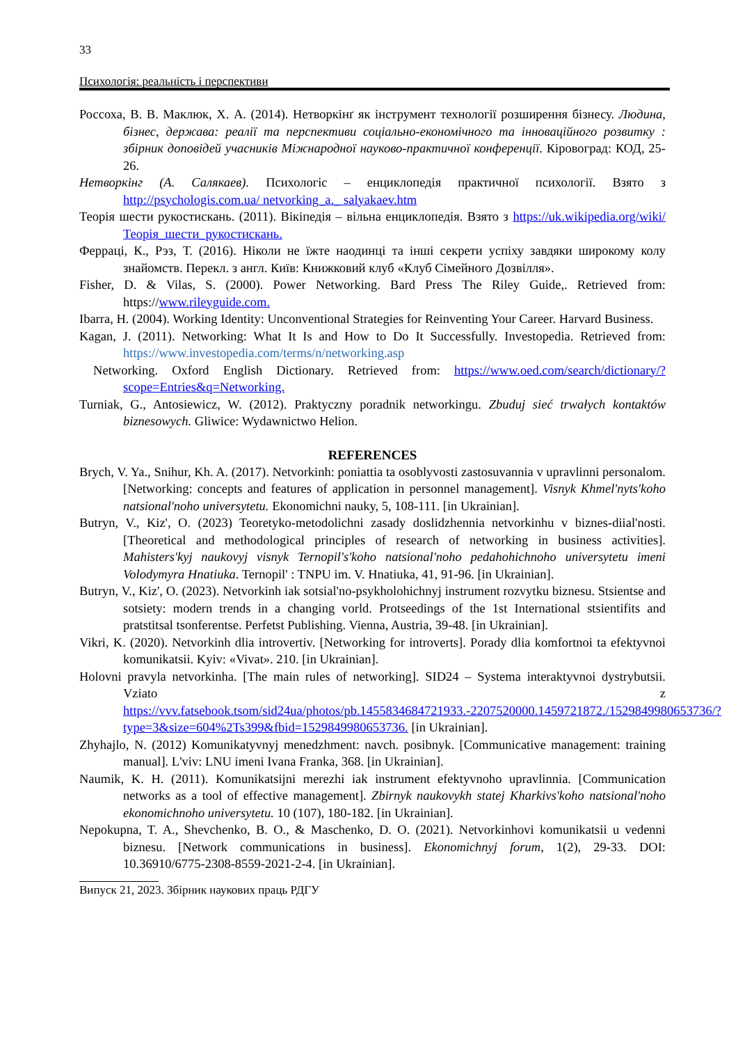33
Психологія: реальність і перспективи
Россоха, В. В. Маклюк, Х. А. (2014). Нетворкінґ як інструмент технології розширення бізнесу. Людина, бізнес, держава: реалії та перспективи соціально-економічного та інноваційного розвитку : збірник доповідей учасників Міжнародної науково-практичної конференції. Кіровоград: КОД, 25-26.
Нетворкінг (А. Салякаев). Психологіс – енциклопедія практичної психології. Взято з http://psychologis.com.ua/ netvorking_a._ salyakaev.htm
Теорія шести рукостискань. (2011). Вікіпедія – вільна енциклопедія. Взято з https://uk.wikipedia.org/wiki/Теорія_шести_рукостискань.
Ферраці, К., Рэз, Т. (2016). Ніколи не їжте наодинці та інші секрети успіху завдяки широкому колу знайомств. Перекл. з англ. Київ: Книжковий клуб «Клуб Сімейного Дозвілля».
Fisher, D. & Vilas, S. (2000). Power Networking. Bard Press The Riley Guide,. Retrieved from: https://www.rileyguide.com.
Ibarra, H. (2004). Working Identity: Unconventional Strategies for Reinventing Your Career. Harvard Business.
Kagan, J. (2011). Networking: What It Is and How to Do It Successfully. Investopedia. Retrieved from: https://www.investopedia.com/terms/n/networking.asp
Networking. Oxford English Dictionary. Retrieved from: https://www.oed.com/search/dictionary/?scope=Entries&q=Networking.
Turniak, G., Antosiewicz, W. (2012). Praktyczny poradnik networkingu. Zbuduj sieć trwałych kontaktów biznesowych. Gliwice: Wydawnictwo Helion.
REFERENCES
Brych, V. Ya., Snihur, Kh. A. (2017). Netvorkinh: poniattia ta osoblyvosti zastosuvannia v upravlinni personalom. [Networking: concepts and features of application in personnel management]. Visnyk Khmel'nyts'koho natsional'noho universytetu. Ekonomichni nauky, 5, 108-111. [in Ukrainian].
Butryn, V., Kiz', O. (2023) Teoretyko-metodolichni zasady doslidzhennia netvorkinhu v biznes-diial'nosti. [Theoretical and methodological principles of research of networking in business activities]. Mahisters'kyj naukovyj visnyk Ternopil's'koho natsional'noho pedahohichnoho universytetu imeni Volodymyra Hnatiuka. Ternopil' : TNPU im. V. Hnatiuka, 41, 91-96. [in Ukrainian].
Butryn, V., Kiz', O. (2023). Netvorkinh iak sotsial'no-psykholohichnyj instrument rozvytku biznesu. Stsientse and sotsiety: modern trends in a changing vorld. Protseedings of the 1st International stsientifits and pratstitsal tsonferentse. Perfetst Publishing. Vienna, Austria, 39-48. [in Ukrainian].
Vikri, K. (2020). Netvorkinh dlia introvertiv. [Networking for introverts]. Porady dlia komfortnoi ta efektyvnoi komunikatsii. Kyiv: «Vivat». 210. [in Ukrainian].
Holovni pravyla netvorkinha. [The main rules of networking]. SID24 – Systema interaktyvnoi dystrybutsii. Vziato z https://vvv.fatsebook.tsom/sid24ua/photos/pb.1455834684721933.-2207520000.1459721872./1529849980653736/?type=3&size=604%2Ts399&fbid=1529849980653736. [in Ukrainian].
Zhyhajlo, N. (2012) Komunikatyvnyj menedzhment: navch. posibnyk. [Communicative management: training manual]. L'viv: LNU imeni Ivana Franka, 368. [in Ukrainian].
Naumik, K. H. (2011). Komunikatsijni merezhi iak instrument efektyvnoho upravlinnia. [Communication networks as a tool of effective management]. Zbirnyk naukovykh statej Kharkivs'koho natsional'noho ekonomichnoho universytetu. 10 (107), 180-182. [in Ukrainian].
Nepokupna, T. A., Shevchenko, B. O., & Maschenko, D. O. (2021). Netvorkinhovi komunikatsii u vedenni biznesu. [Network communications in business]. Ekonomichnyj forum, 1(2), 29-33. DOI: 10.36910/6775-2308-8559-2021-2-4. [in Ukrainian].
Випуск 21, 2023. Збірник наукових праць РДГУ